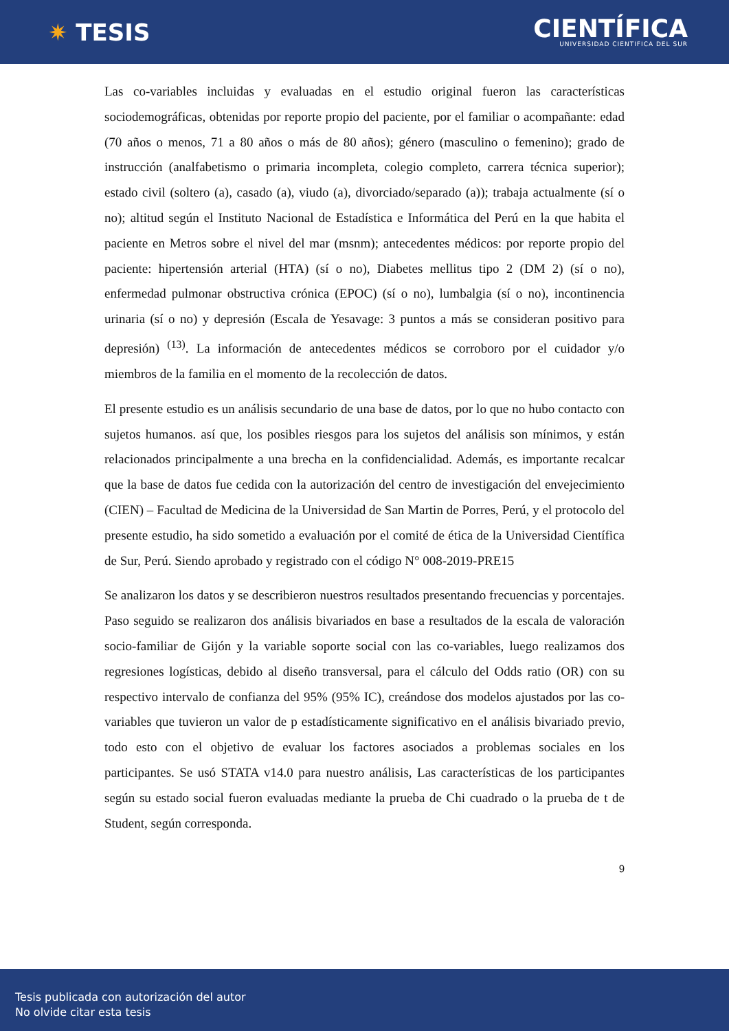✷ TESIS
CIENTÍFICA
UNIVERSIDAD CIENTIFICA DEL SUR
Las co-variables incluidas y evaluadas en el estudio original fueron las características sociodemográficas, obtenidas por reporte propio del paciente, por el familiar o acompañante: edad (70 años o menos, 71 a 80 años o más de 80 años); género (masculino o femenino); grado de instrucción (analfabetismo o primaria incompleta, colegio completo, carrera técnica superior); estado civil (soltero (a), casado (a), viudo (a), divorciado/separado (a)); trabaja actualmente (sí o no); altitud según el Instituto Nacional de Estadística e Informática del Perú en la que habita el paciente en Metros sobre el nivel del mar (msnm); antecedentes médicos: por reporte propio del paciente: hipertensión arterial (HTA) (sí o no), Diabetes mellitus tipo 2 (DM 2) (sí o no), enfermedad pulmonar obstructiva crónica (EPOC) (sí o no), lumbalgia (sí o no), incontinencia urinaria (sí o no) y depresión (Escala de Yesavage: 3 puntos a más se consideran positivo para depresión) <sup>(13)</sup>. La información de antecedentes médicos se corroboro por el cuidador y/o miembros de la familia en el momento de la recolección de datos.
El presente estudio es un análisis secundario de una base de datos, por lo que no hubo contacto con sujetos humanos. así que, los posibles riesgos para los sujetos del análisis son mínimos, y están relacionados principalmente a una brecha en la confidencialidad. Además, es importante recalcar que la base de datos fue cedida con la autorización del centro de investigación del envejecimiento (CIEN) – Facultad de Medicina de la Universidad de San Martin de Porres, Perú, y el protocolo del presente estudio, ha sido sometido a evaluación por el comité de ética de la Universidad Científica de Sur, Perú. Siendo aprobado y registrado con el código N° 008-2019-PRE15
Se analizaron los datos y se describieron nuestros resultados presentando frecuencias y porcentajes. Paso seguido se realizaron dos análisis bivariados en base a resultados de la escala de valoración socio-familiar de Gijón y la variable soporte social con las co-variables, luego realizamos dos regresiones logísticas, debido al diseño transversal, para el cálculo del Odds ratio (OR) con su respectivo intervalo de confianza del 95% (95% IC), creándose dos modelos ajustados por las co-variables que tuvieron un valor de p estadísticamente significativo en el análisis bivariado previo, todo esto con el objetivo de evaluar los factores asociados a problemas sociales en los participantes. Se usó STATA v14.0 para nuestro análisis, Las características de los participantes según su estado social fueron evaluadas mediante la prueba de Chi cuadrado o la prueba de t de Student, según corresponda.
9
Tesis publicada con autorización del autor
No olvide citar esta tesis